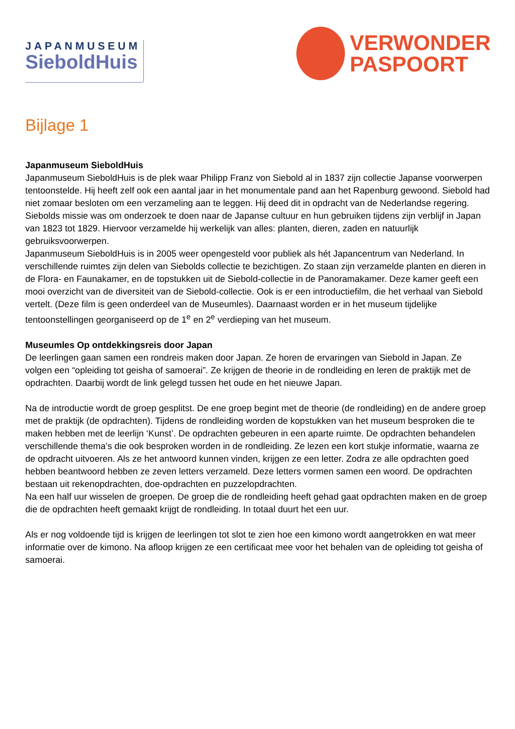JAPANMUSEUM
SieboldHuis
VERWONDER
PASPOORT
Bijlage 1
Japanmuseum SieboldHuis
Japanmuseum SieboldHuis is de plek waar Philipp Franz von Siebold al in 1837 zijn collectie Japanse voorwerpen tentoonstelde. Hij heeft zelf ook een aantal jaar in het monumentale pand aan het Rapenburg gewoond. Siebold had niet zomaar besloten om een verzameling aan te leggen. Hij deed dit in opdracht van de Nederlandse regering. Siebolds missie was om onderzoek te doen naar de Japanse cultuur en hun gebruiken tijdens zijn verblijf in Japan van 1823 tot 1829. Hiervoor verzamelde hij werkelijk van alles: planten, dieren, zaden en natuurlijk gebruiksvoorwerpen.
Japanmuseum SieboldHuis is in 2005 weer opengesteld voor publiek als hét Japancentrum van Nederland. In verschillende ruimtes zijn delen van Siebolds collectie te bezichtigen. Zo staan zijn verzamelde planten en dieren in de Flora- en Faunakamer, en de topstukken uit de Siebold-collectie in de Panoramakamer. Deze kamer geeft een mooi overzicht van de diversiteit van de Siebold-collectie. Ook is er een introductiefilm, die het verhaal van Siebold vertelt. (Deze film is geen onderdeel van de Museumles). Daarnaast worden er in het museum tijdelijke tentoonstellingen georganiseerd op de 1<sup>e</sup> en 2<sup>e</sup> verdieping van het museum.
Museumles Op ontdekkingsreis door Japan
De leerlingen gaan samen een rondreis maken door Japan. Ze horen de ervaringen van Siebold in Japan. Ze volgen een “opleiding tot geisha of samoerai”. Ze krijgen de theorie in de rondleiding en leren de praktijk met de opdrachten. Daarbij wordt de link gelegd tussen het oude en het nieuwe Japan.
Na de introductie wordt de groep gesplitst. De ene groep begint met de theorie (de rondleiding) en de andere groep met de praktijk (de opdrachten). Tijdens de rondleiding worden de kopstukken van het museum besproken die te maken hebben met de leerlijn ‘Kunst’. De opdrachten gebeuren in een aparte ruimte. De opdrachten behandelen verschillende thema’s die ook besproken worden in de rondleiding. Ze lezen een kort stukje informatie, waarna ze de opdracht uitvoeren. Als ze het antwoord kunnen vinden, krijgen ze een letter. Zodra ze alle opdrachten goed hebben beantwoord hebben ze zeven letters verzameld. Deze letters vormen samen een woord. De opdrachten bestaan uit rekenopdrachten, doe-opdrachten en puzzelopdrachten.
Na een half uur wisselen de groepen. De groep die de rondleiding heeft gehad gaat opdrachten maken en de groep die de opdrachten heeft gemaakt krijgt de rondleiding. In totaal duurt het een uur.
Als er nog voldoende tijd is krijgen de leerlingen tot slot te zien hoe een kimono wordt aangetrokken en wat meer informatie over de kimono. Na afloop krijgen ze een certificaat mee voor het behalen van de opleiding tot geisha of samoerai.